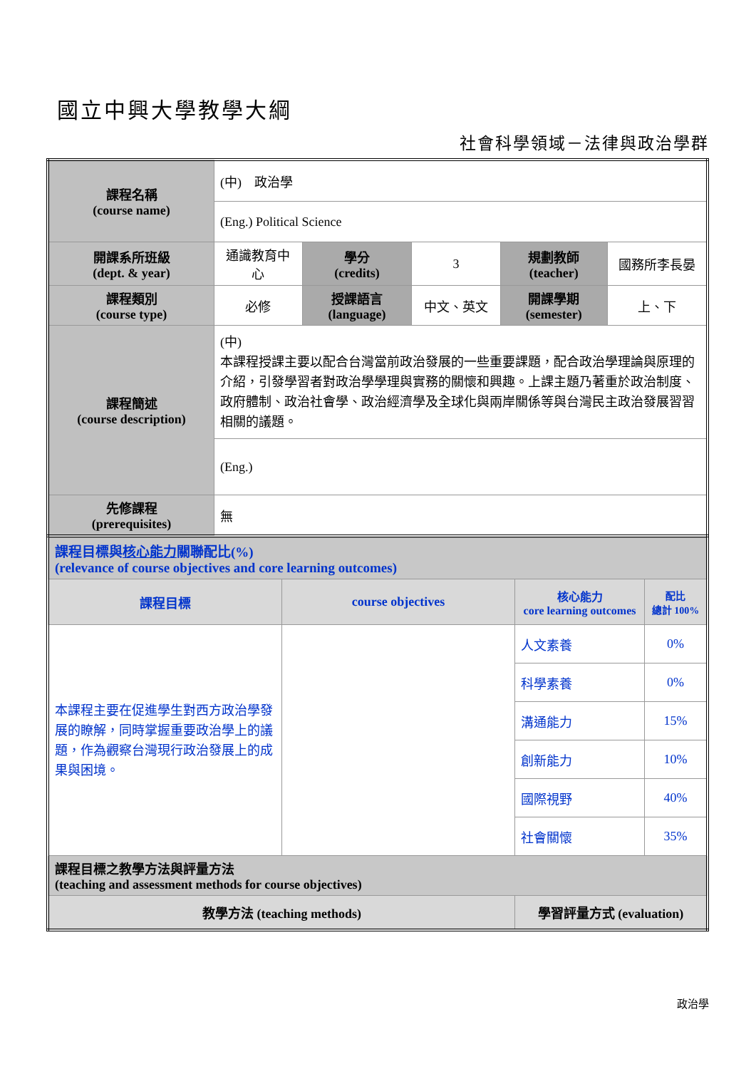國立中興大學教學大綱
社會科學領域－法律與政治學群
| 課程名稱 (course name) | (中) 政治學 | | | | |
| | (Eng.) Political Science | | | | |
| 開課系所班級 (dept. & year) | 通識教育中心 | 學分 (credits) | 3 | 規劃教師 (teacher) | 國務所李長晏 |
| 課程類別 (course type) | 必修 | 授課語言 (language) | 中文、英文 | 開課學期 (semester) | 上、下 |
| 課程簡述 (course description) | (中) 本課程授課主要以配合台灣當前政治發展的一些重要課題，配合政治學理論與原理的介紹，引發學習者對政治學學理與實務的關懷和興趣。上課主題乃著重於政治制度、政府體制、政治社會學、政治經濟學及全球化與兩岸關係等與台灣民主政治發展習習相關的議題。 | | | | |
| | (Eng.) | | | | |
| 先修課程 (prerequisites) | 無 | | | | |
| 課程目標與 核心能力 關聯配比(%) (relevance of course objectives and core learning outcomes) | | | |
| 課程目標 | course objectives | 核心能力 core learning outcomes | 配比 總計 100% |
| 本課程主要在促進學生對西方政治學發展的瞭解，同時掌握重要政治學上的議題，作為觀察台灣現行政治發展上的成果與困境。 | | 人文素養 | 0% |
| | | 科學素養 | 0% |
| | | 溝通能力 | 15% |
| | | 創新能力 | 10% |
| | | 國際視野 | 40% |
| | | 社會關懷 | 35% |
| 課程目標之教學方法與評量方法 (teaching and assessment methods for course objectives) | | | |
| 教學方法 (teaching methods) | | 學習評量方式 (evaluation) | |
政治學